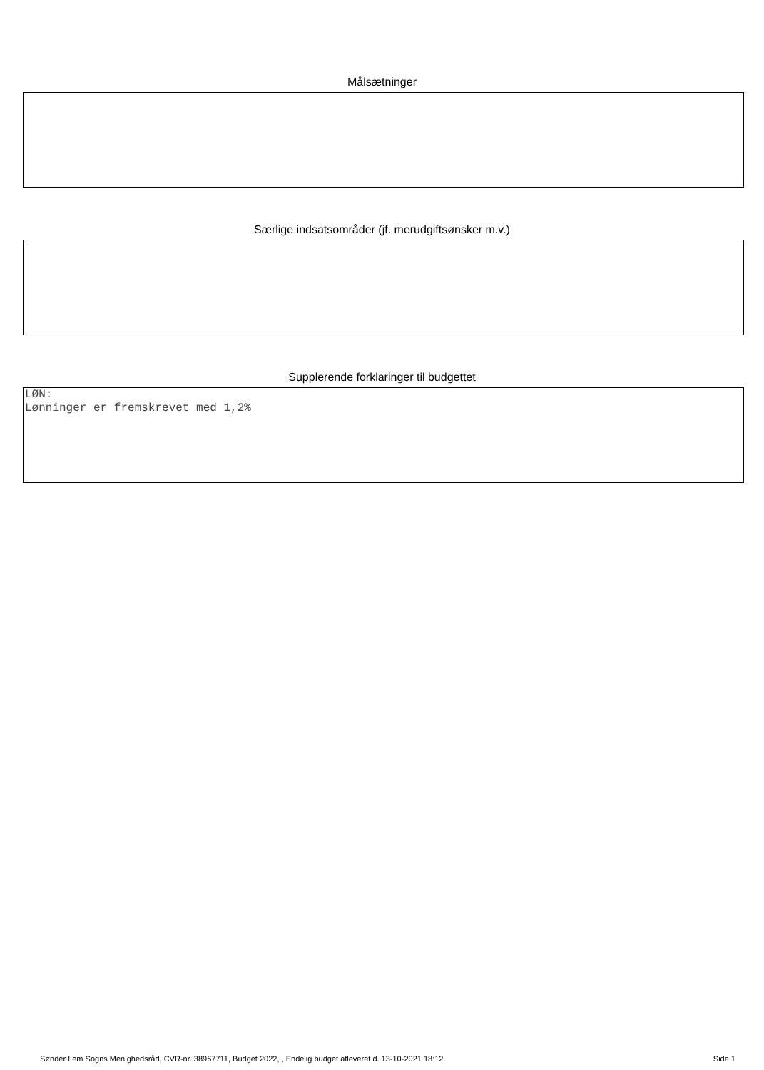Målsætninger
Særlige indsatsområder (jf. merudgiftsønsker m.v.)
Supplerende forklaringer til budgettet
LØN:
Lønninger er fremskrevet med 1,2%
Sønder Lem Sogns Menighedsråd, CVR-nr. 38967711, Budget 2022, , Endelig budget afleveret d. 13-10-2021 18:12 Side 1